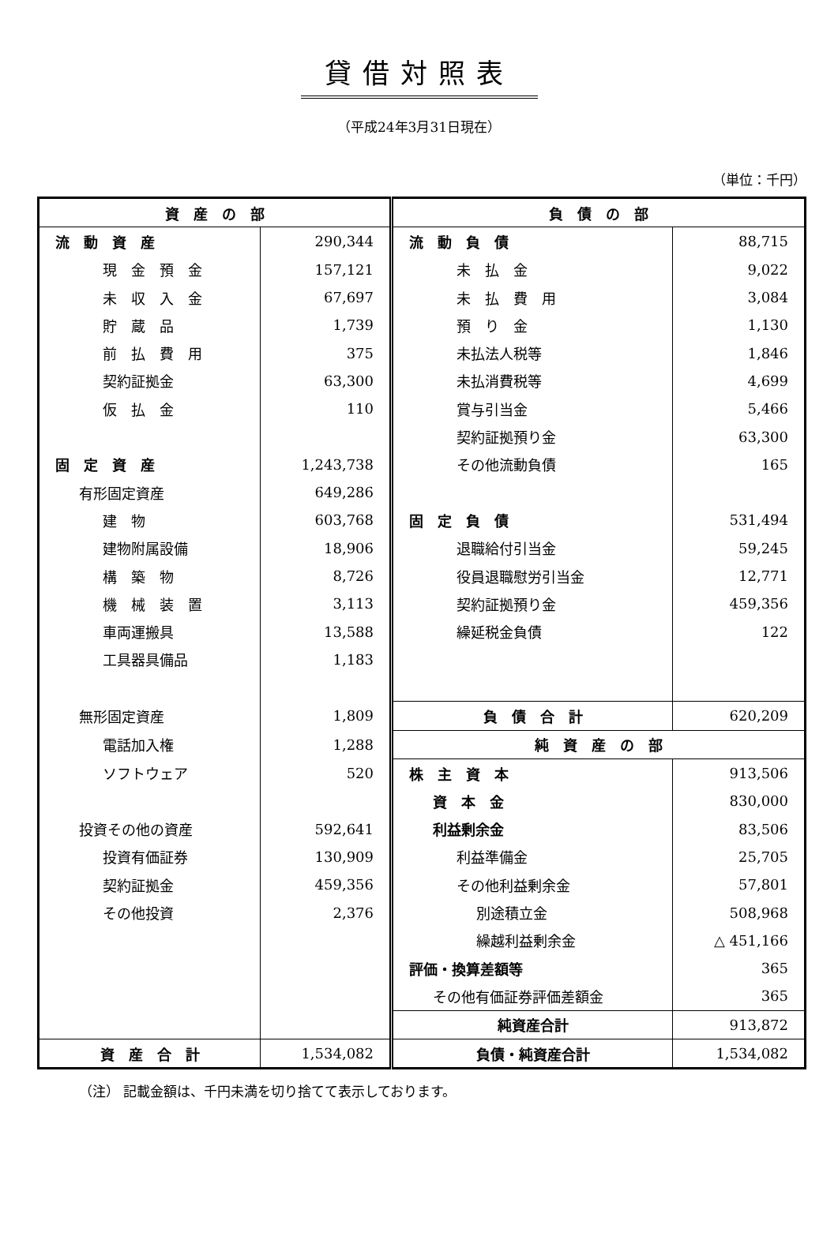貸借対照表
（平成24年3月31日現在）
（単位：千円）
| 資 産 の 部 | | 負 債 の 部 | |
| 流 動 資 産 | 290,344 | 流 動 負 債 | 88,715 |
| 現 金 預 金 | 157,121 | 未 払 金 | 9,022 |
| 未 収 入 金 | 67,697 | 未 払 費 用 | 3,084 |
| 貯 蔵 品 | 1,739 | 預 り 金 | 1,130 |
| 前 払 費 用 | 375 | 未払法人税等 | 1,846 |
| 契約証拠金 | 63,300 | 未払消費税等 | 4,699 |
| 仮 払 金 | 110 | 賞与引当金 | 5,466 |
| | | 契約証拠預り金 | 63,300 |
| 固 定 資 産 | 1,243,738 | その他流動負債 | 165 |
| 有形固定資産 | 649,286 | | |
| 建 物 | 603,768 | 固 定 負 債 | 531,494 |
| 建物附属設備 | 18,906 | 退職給付引当金 | 59,245 |
| 構 築 物 | 8,726 | 役員退職慰労引当金 | 12,771 |
| 機 械 装 置 | 3,113 | 契約証拠預り金 | 459,356 |
| 車両運搬具 | 13,588 | 繰延税金負債 | 122 |
| 工具器具備品 | 1,183 | | |
| 無形固定資産 | 1,809 | 負 債 合 計 | 620,209 |
| 電話加入権 | 1,288 | 純 資 産 の 部 | |
| ソフトウェア | 520 | 株 主 資 本 | 913,506 |
| | | 資 本 金 | 830,000 |
| 投資その他の資産 | 592,641 | 利益剰余金 | 83,506 |
| 投資有価証券 | 130,909 | 利益準備金 | 25,705 |
| 契約証拠金 | 459,356 | その他利益剰余金 | 57,801 |
| その他投資 | 2,376 | 別途積立金 | 508,968 |
| | | 繰越利益剰余金 | △ 451,166 |
| | | 評価・換算差額等 | 365 |
| | | その他有価証券評価差額金 | 365 |
| | | 純資産合計 | 913,872 |
| 資 産 合 計 | 1,534,082 | 負債・純資産合計 | 1,534,082 |
（注） 記載金額は、千円未満を切り捨てて表示しております。